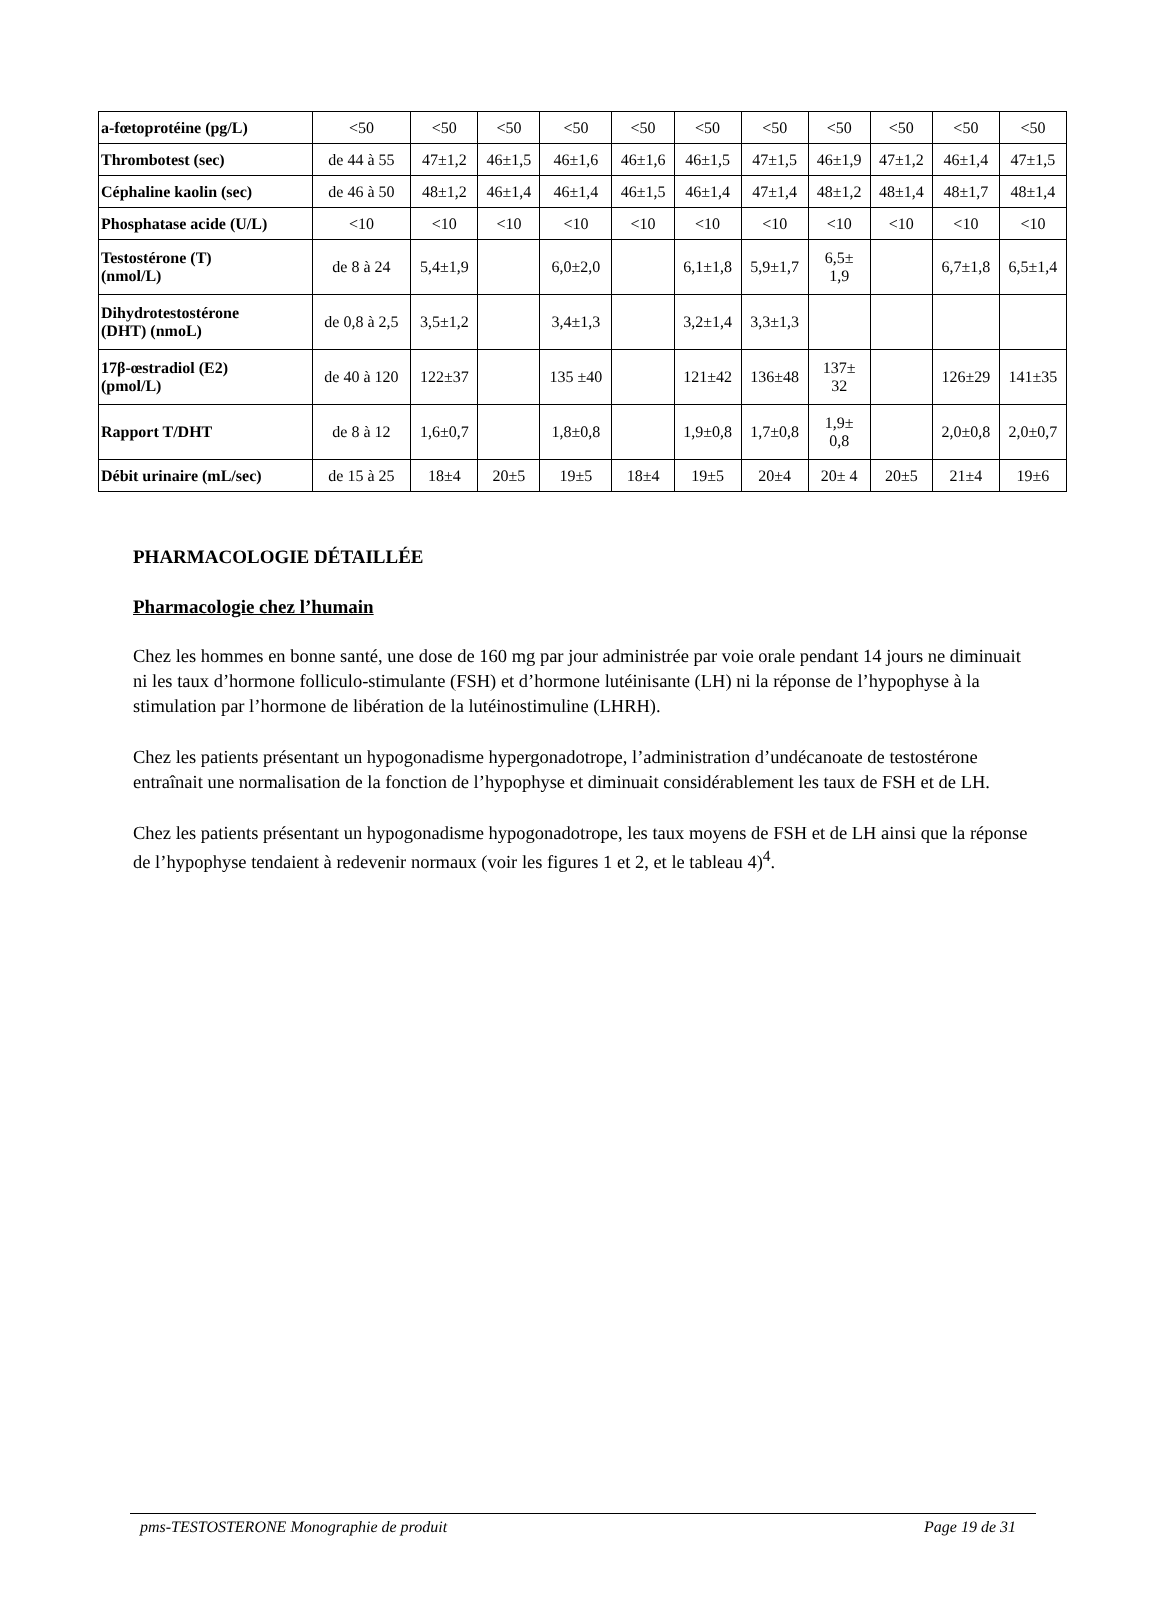| a-fœtoprotéine (pg/L) | <50 | <50 | <50 | <50 | <50 | <50 | <50 | <50 | <50 | <50 | <50 |
| Thrombotest (sec) | de 44 à 55 | 47±1,2 | 46±1,5 | 46±1,6 | 46±1,6 | 46±1,5 | 47±1,5 | 46±1,9 | 47±1,2 | 46±1,4 | 47±1,5 |
| Céphaline kaolin (sec) | de 46 à 50 | 48±1,2 | 46±1,4 | 46±1,4 | 46±1,5 | 46±1,4 | 47±1,4 | 48±1,2 | 48±1,4 | 48±1,7 | 48±1,4 |
| Phosphatase acide (U/L) | <10 | <10 | <10 | <10 | <10 | <10 | <10 | <10 | <10 | <10 | <10 |
| Testostérone (T) (nmol/L) | de 8 à 24 | 5,4±1,9 | | 6,0±2,0 | | 6,1±1,8 | 5,9±1,7 | 6,5± 1,9 | | 6,7±1,8 | 6,5±1,4 |
| Dihydrotestostérone (DHT) (nmoL) | de 0,8 à 2,5 | 3,5±1,2 | | 3,4±1,3 | | 3,2±1,4 | 3,3±1,3 | | | | |
| 17β-œstradiol (E2) (pmol/L) | de 40 à 120 | 122±37 | | 135 ±40 | | 121±42 | 136±48 | 137± 32 | | 126±29 | 141±35 |
| Rapport T/DHT | de 8 à 12 | 1,6±0,7 | | 1,8±0,8 | | 1,9±0,8 | 1,7±0,8 | 1,9± 0,8 | | 2,0±0,8 | 2,0±0,7 |
| Débit urinaire (mL/sec) | de 15 à 25 | 18±4 | 20±5 | 19±5 | 18±4 | 19±5 | 20±4 | 20± 4 | 20±5 | 21±4 | 19±6 |
PHARMACOLOGIE DÉTAILLÉE
Pharmacologie chez l’humain
Chez les hommes en bonne santé, une dose de 160 mg par jour administrée par voie orale pendant 14 jours ne diminuait ni les taux d’hormone folliculo-stimulante (FSH) et d’hormone lutéinisante (LH) ni la réponse de l’hypophyse à la stimulation par l’hormone de libération de la lutéinostimuline (LHRH).
Chez les patients présentant un hypogonadisme hypergonadotrope, l’administration d’undécanoate de testostérone entraînait une normalisation de la fonction de l’hypophyse et diminuait considérablement les taux de FSH et de LH.
Chez les patients présentant un hypogonadisme hypogonadotrope, les taux moyens de FSH et de LH ainsi que la réponse de l’hypophyse tendaient à redevenir normaux (voir les figures 1 et 2, et le tableau 4)<sup>4</sup>.
pms-TESTOSTERONE Monographie de produit Page 19 de 31